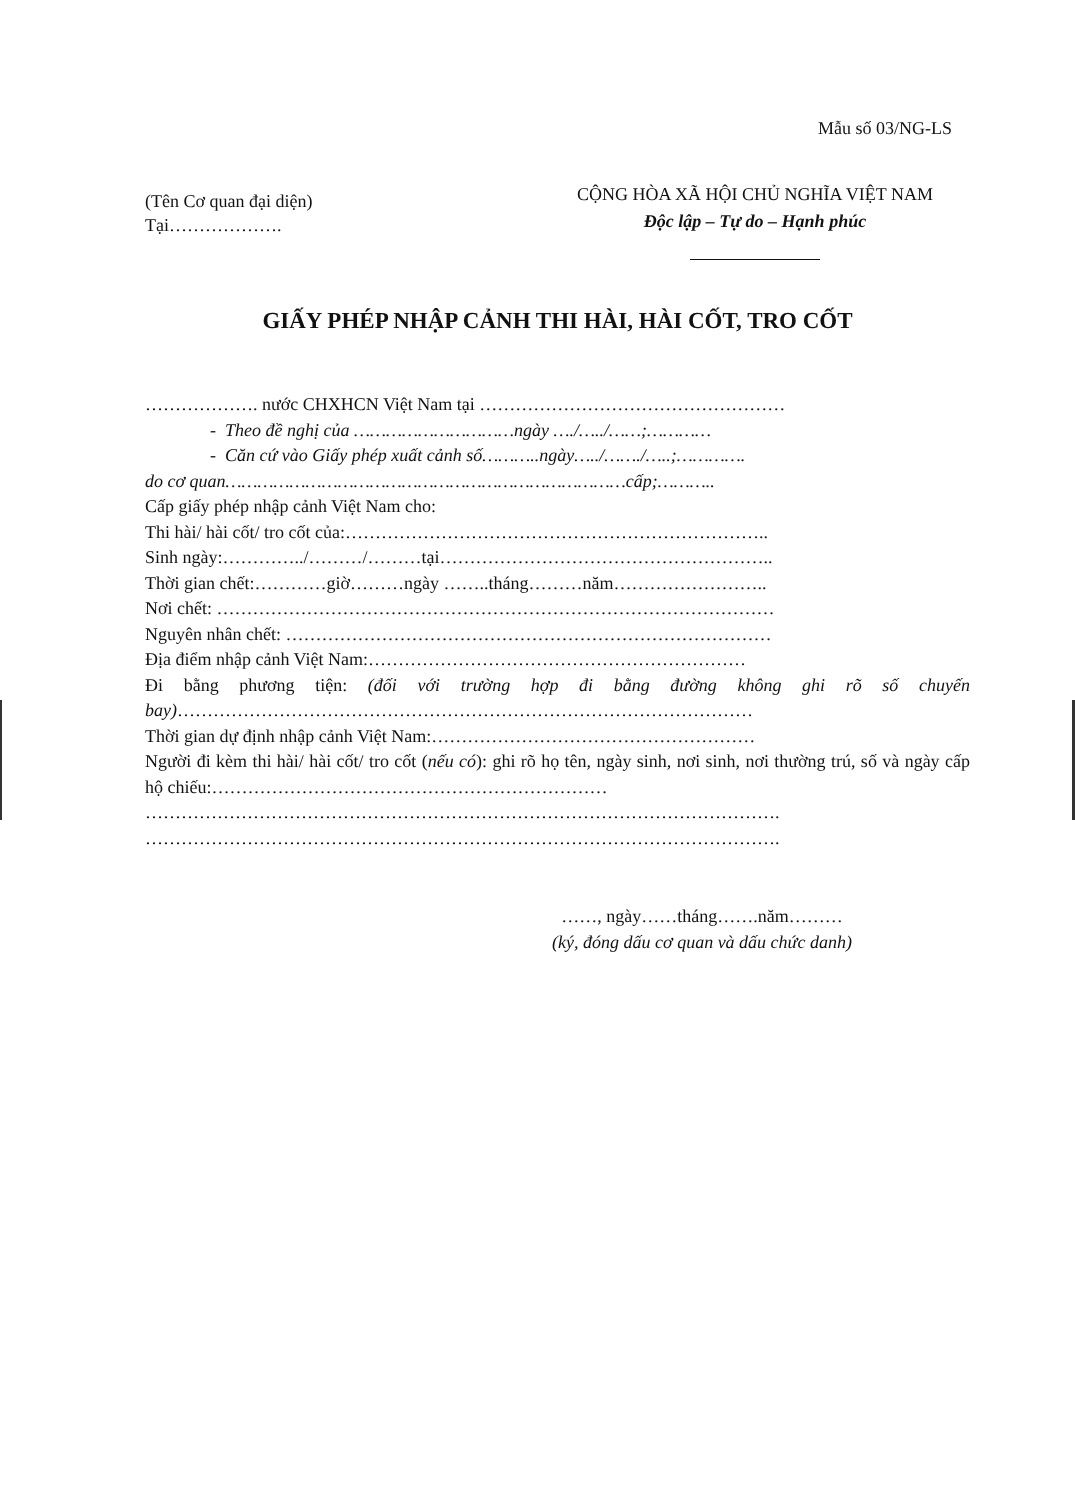Mẫu số 03/NG-LS
(Tên Cơ quan đại diện)
Tại……………….
CỘNG HÒA XÃ HỘI CHỦ NGHĨA VIỆT NAM
Độc lập – Tự do – Hạnh phúc
GIẤY PHÉP NHẬP CẢNH THI HÀI, HÀI CỐT, TRO CỐT
………………. nước CHXHCN Việt Nam tại ……………………………………………
- Theo đề nghị của …………………………ngày …./…../……;…………
- Căn cứ vào Giấy phép xuất cảnh số………..ngày…../……./…..;………….
do cơ quan…………………………………………………………………cấp;………..
Cấp giấy phép nhập cảnh Việt Nam cho:
Thi hài/ hài cốt/ tro cốt của:……………………………………………………………..
Sinh ngày:…………../………/………tại………………………………………………..
Thời gian chết:…………giờ………ngày ……..tháng………năm……………………..
Nơi chết: …………………………………………………………………………………
Nguyên nhân chết: ………………………………………………………………………
Địa điểm nhập cảnh Việt Nam:………………………………………………………
Đi bằng phương tiện: (đối với trường hợp đi bằng đường không ghi rõ số chuyến bay)……………………………………………………………………………………
Thời gian dự định nhập cảnh Việt Nam:………………………………………………
Người đi kèm thi hài/ hài cốt/ tro cốt (nếu có): ghi rõ họ tên, ngày sinh, nơi sinh, nơi thường trú, số và ngày cấp hộ chiếu:…………………………………………………………
…………………………………………………………………………………………….
…………………………………………………………………………………………….
……, ngày……tháng…….năm………
(ký, đóng dấu cơ quan và dấu chức danh)